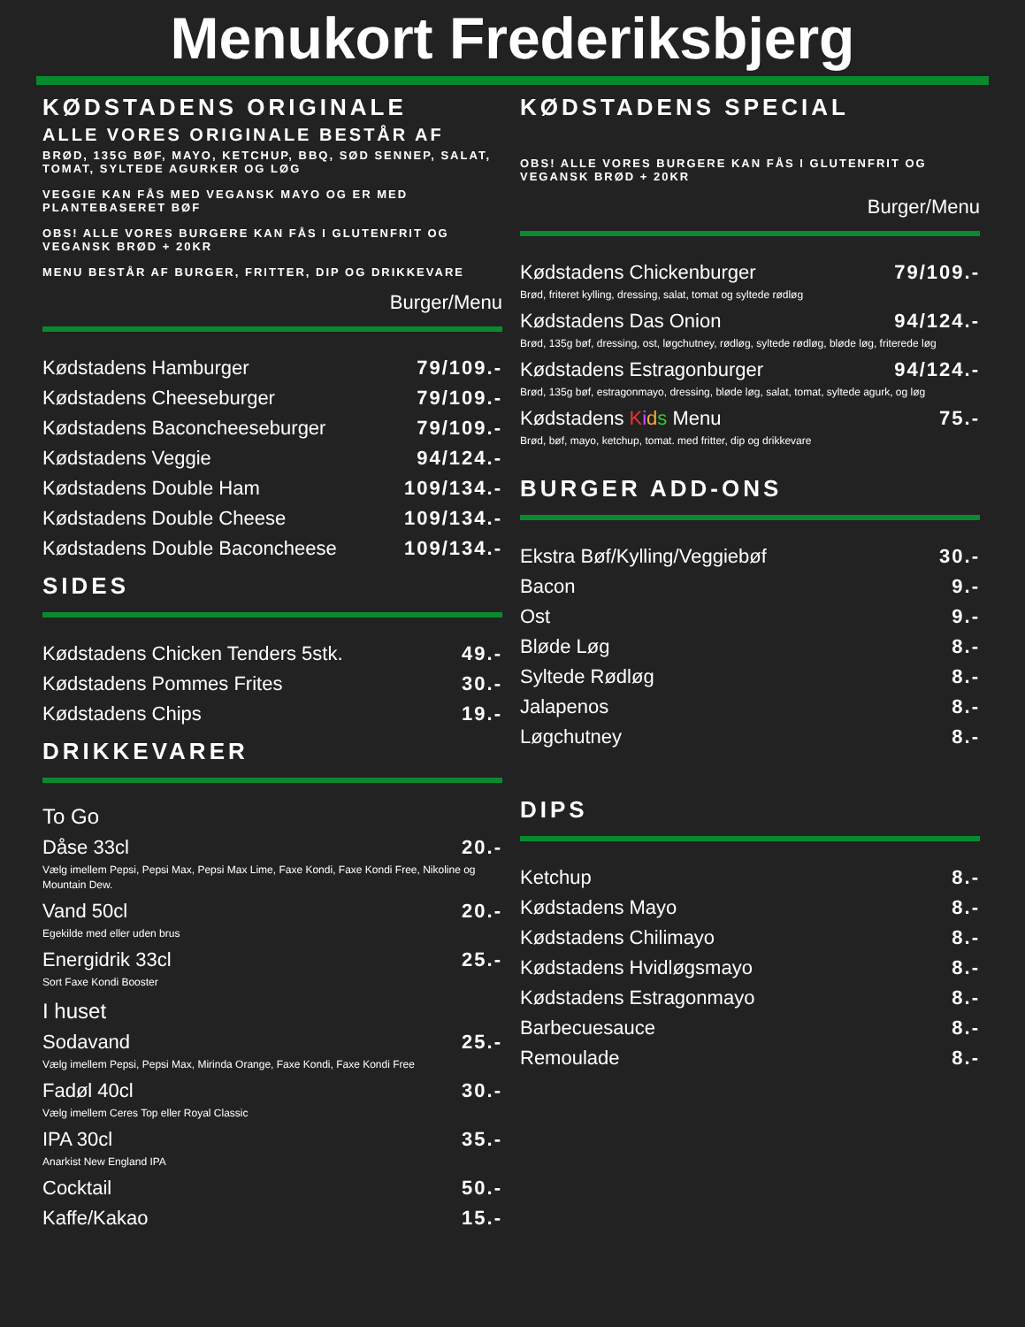Menukort Frederiksbjerg
KØDSTADENS ORIGINALE
ALLE VORES ORIGINALE BESTÅR AF
BRØD, 135G BØF, MAYO, KETCHUP, BBQ, SØD SENNEP, SALAT, TOMAT, SYLTEDE AGURKER OG LØG
VEGGIE KAN FÅS MED VEGANSK MAYO OG ER MED PLANTEBASERET BØF
OBS! ALLE VORES BURGERE KAN FÅS I GLUTENFRIT OG VEGANSK BRØD + 20KR
MENU BESTÅR AF BURGER, FRITTER, DIP OG DRIKKEVARE
Burger/Menu
Kødstadens Hamburger 79/109.-
Kødstadens Cheeseburger 79/109.-
Kødstadens Baconcheeseburger 79/109.-
Kødstadens Veggie 94/124.-
Kødstadens Double Ham 109/134.-
Kødstadens Double Cheese 109/134.-
Kødstadens Double Baconcheese 109/134.-
SIDES
Kødstadens Chicken Tenders 5stk. 49.-
Kødstadens Pommes Frites 30.-
Kødstadens Chips 19.-
DRIKKEVARER
To Go
Dåse 33cl 20.-
Vælg imellem Pepsi, Pepsi Max, Pepsi Max Lime, Faxe Kondi, Faxe Kondi Free, Nikoline og Mountain Dew.
Vand 50cl 20.-
Egekilde med eller uden brus
Energidrik 33cl 25.-
Sort Faxe Kondi Booster
I huset
Sodavand 25.-
Vælg imellem Pepsi, Pepsi Max, Mirinda Orange, Faxe Kondi, Faxe Kondi Free
Fadøl 40cl 30.-
Vælg imellem Ceres Top eller Royal Classic
IPA 30cl 35.-
Anarkist New England IPA
Cocktail 50.-
Kaffe/Kakao 15.-
KØDSTADENS SPECIAL
OBS! ALLE VORES BURGERE KAN FÅS I GLUTENFRIT OG VEGANSK BRØD + 20KR
Burger/Menu
Kødstadens Chickenburger 79/109.-
Brød, friteret kylling, dressing, salat, tomat og syltede rødløg
Kødstadens Das Onion 94/124.-
Brød, 135g bøf, dressing, ost, løgchutney, rødløg, syltede rødløg, bløde løg, friterede løg
Kødstadens Estragonburger 94/124.-
Brød, 135g bøf, estragonmayo, dressing, bløde løg, salat, tomat, syltede agurk, og løg
Kødstadens Kids Menu 75.-
Brød, bøf, mayo, ketchup, tomat. med fritter, dip og drikkevare
BURGER ADD-ONS
Ekstra Bøf/Kylling/Veggiebøf 30.-
Bacon 9.-
Ost 9.-
Bløde Løg 8.-
Syltede Rødløg 8.-
Jalapenos 8.-
Løgchutney 8.-
DIPS
Ketchup 8.-
Kødstadens Mayo 8.-
Kødstadens Chilimayo 8.-
Kødstadens Hvidløgsmayo 8.-
Kødstadens Estragonmayo 8.-
Barbecuesauce 8.-
Remoulade 8.-